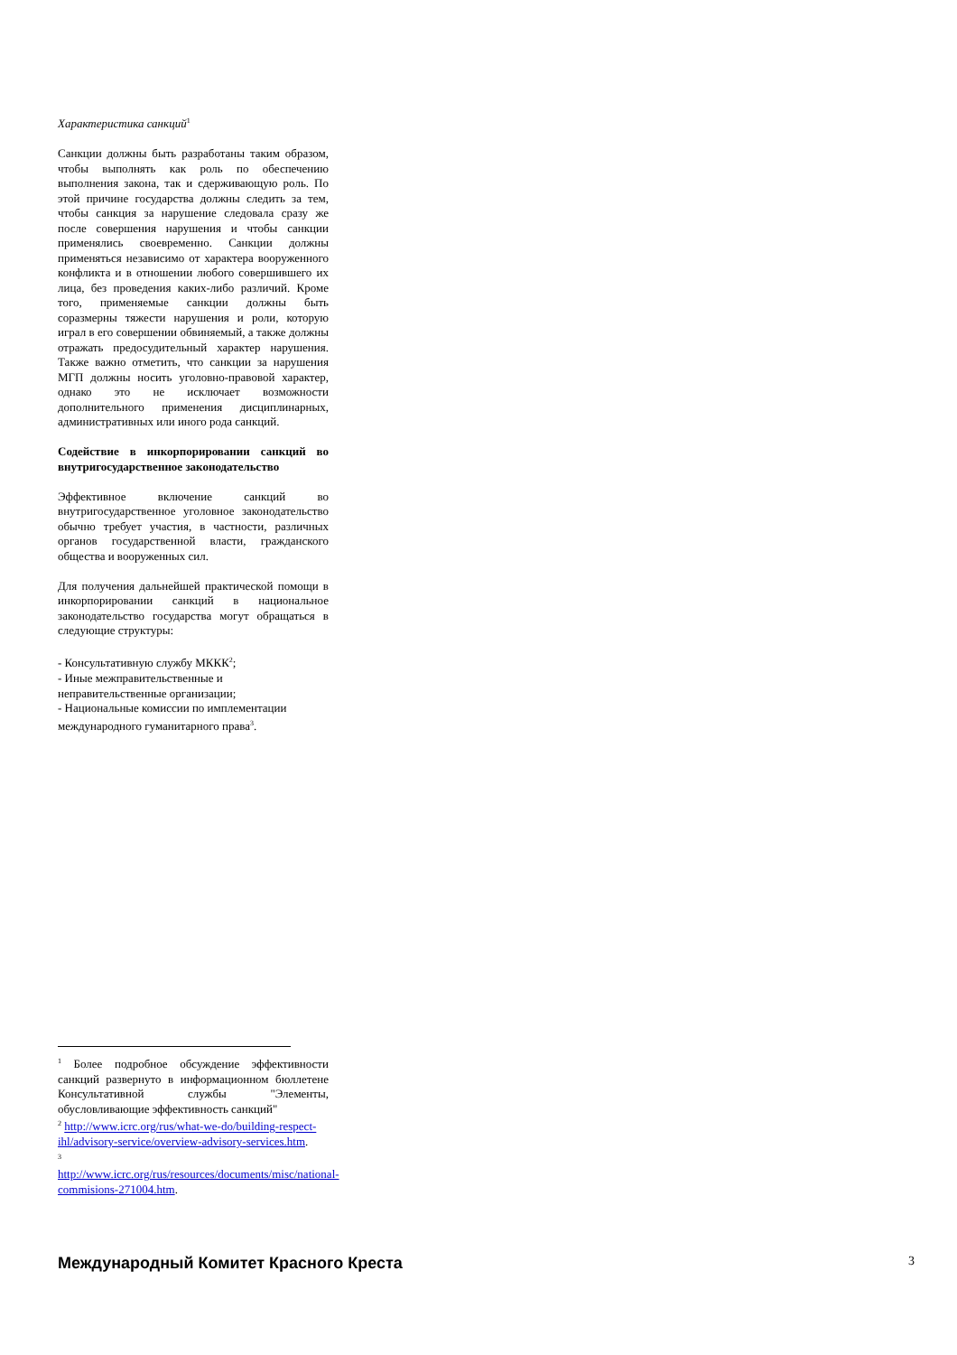Характеристика санкций<sup>1</sup>
Санкции должны быть разработаны таким образом, чтобы выполнять как роль по обеспечению выполнения закона, так и сдерживающую роль. По этой причине государства должны следить за тем, чтобы санкция за нарушение следовала сразу же после совершения нарушения и чтобы санкции применялись своевременно. Санкции должны применяться независимо от характера вооруженного конфликта и в отношении любого совершившего их лица, без проведения каких-либо различий. Кроме того, применяемые санкции должны быть соразмерны тяжести нарушения и роли, которую играл в его совершении обвиняемый, а также должны отражать предосудительный характер нарушения. Также важно отметить, что санкции за нарушения МГП должны носить уголовно-правовой характер, однако это не исключает возможности дополнительного применения дисциплинарных, административных или иного рода санкций.
Содействие в инкорпорировании санкций во внутригосударственное законодательство
Эффективное включение санкций во внутригосударственное уголовное законодательство обычно требует участия, в частности, различных органов государственной власти, гражданского общества и вооруженных сил.
Для получения дальнейшей практической помощи в инкорпорировании санкций в национальное законодательство государства могут обращаться в следующие структуры:
- Консультативную службу МККК<sup>2</sup>;
- Иные межправительственные и неправительственные организации;
- Национальные комиссии по имплементации международного гуманитарного права<sup>3</sup>.
<sup>1</sup> Более подробное обсуждение эффективности санкций развернуто в информационном бюллетене Консультативной службы "Элементы, обусловливающие эффективность санкций"
<sup>2</sup> http://www.icrc.org/rus/what-we-do/building-respect-ihl/advisory-service/overview-advisory-services.htm.
<sup>3</sup>
http://www.icrc.org/rus/resources/documents/misc/national-commisions-271004.htm.
Международный Комитет Красного Креста
3